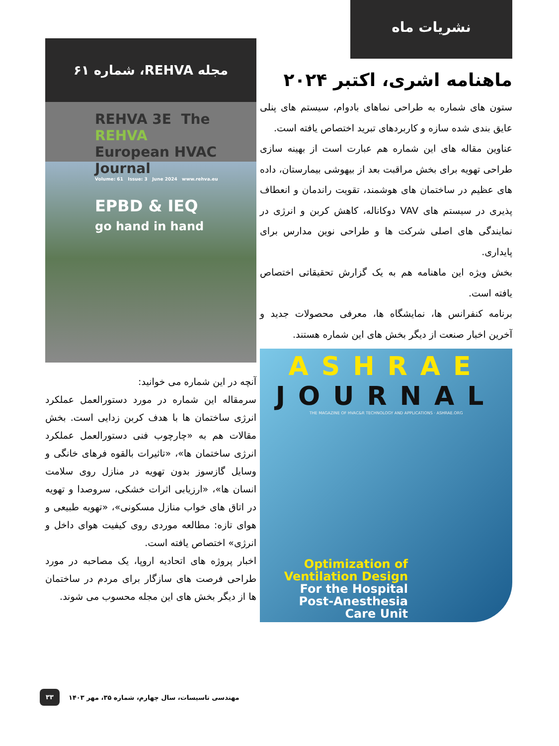نشریات ماه
ماهنامه اشری، اکتبر ۲۰۲۴
ستون های شماره به طراحی نماهای بادوام، سیستم های پنلی عایق بندی شده سازه و کاربردهای تبرید اختصاص یافته است.
عناوین مقاله های این شماره هم عبارت است از بهینه سازی طراحی تهویه برای بخش مراقبت بعد از بیهوشی بیمارستان، داده های عظیم در ساختمان های هوشمند، تقویت راندمان و انعطاف پذیری در سیستم های VAV دوکاناله، کاهش کربن و انرژی در نمایندگی های اصلی شرکت ها و طراحی نوین مدارس برای پایداری.
بخش ویژه این ماهنامه هم به یک گزارش تحقیقاتی اختصاص یافته است.
برنامه کنفرانس ها، نمایشگاه ها، معرفی محصولات جدید و آخرین اخبار صنعت از دیگر بخش های این شماره هستند.
ASHRAE
JOURNAL
THE MAGAZINE OF HVAC&R TECHNOLOGY AND APPLICATIONS · ASHRAE.ORG
Optimization of
Ventilation Design
For the Hospital
Post-Anesthesia
Care Unit
مجله REHVA، شماره ۶۱
REHVA 3E The REHVA
European HVAC Journal
Volume: 61 Issue: 3 June 2024 www.rehva.eu
EPBD & IEQ
go hand in hand
آنچه در این شماره می خوانید:
سرمقاله این شماره در مورد دستورالعمل عملکرد انرژی ساختمان ها با هدف کربن زدایی است. بخش مقالات هم به «چارچوب فنی دستورالعمل عملکرد انرژی ساختمان ها»، «تاثیرات بالقوه فرهای خانگی و وسایل گازسوز بدون تهویه در منازل روی سلامت انسان ها»، «ارزیابی اثرات خشکی، سروصدا و تهویه در اتاق های خواب منازل مسکونی»، «تهویه طبیعی و هوای تازه: مطالعه موردی روی کیفیت هوای داخل و انرژی» اختصاص یافته است.
اخبار پروژه های اتحادیه اروپا، یک مصاحبه در مورد طراحی فرصت های سازگار برای مردم در ساختمان ها از دیگر بخش های این مجله محسوب می شوند.
۳۳
مهندسی تاسیسات، سال چهارم، شماره ۳۵، مهر ۱۴۰۳